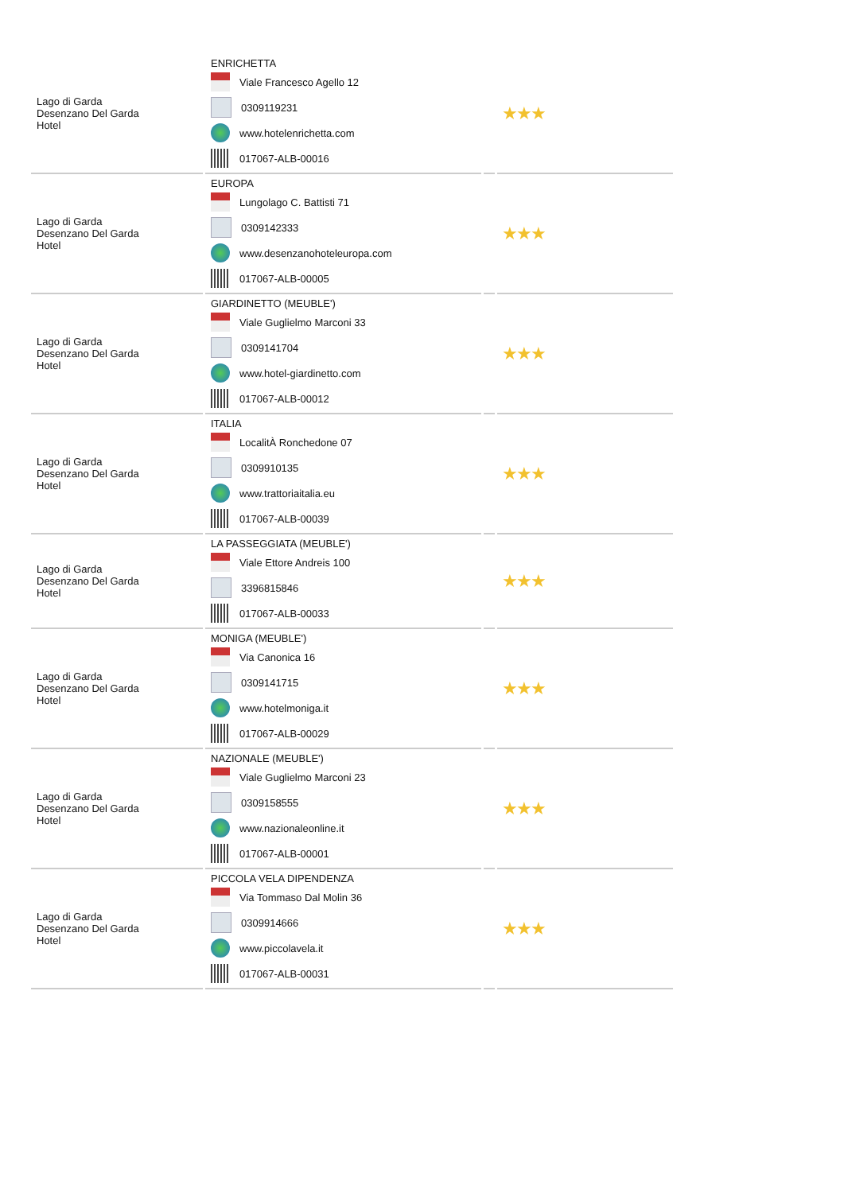| Lago di Garda Desenzano Del Garda Hotel | ENRICHETTA Viale Francesco Agello 12 0309119231 www.hotelenrichetta.com 017067-ALB-00016 | | ★★★ |
| Lago di Garda Desenzano Del Garda Hotel | EUROPA Lungolago C. Battisti 71 0309142333 www.desenzanohoteleuropa.com 017067-ALB-00005 | | ★★★ |
| Lago di Garda Desenzano Del Garda Hotel | GIARDINETTO (MEUBLE') Viale Guglielmo Marconi 33 0309141704 www.hotel-giardinetto.com 017067-ALB-00012 | | ★★★ |
| Lago di Garda Desenzano Del Garda Hotel | ITALIA LocalitÀ Ronchedone 07 0309910135 www.trattoriaitalia.eu 017067-ALB-00039 | | ★★★ |
| Lago di Garda Desenzano Del Garda Hotel | LA PASSEGGIATA (MEUBLE') Viale Ettore Andreis 100 3396815846 017067-ALB-00033 | | ★★★ |
| Lago di Garda Desenzano Del Garda Hotel | MONIGA (MEUBLE') Via Canonica 16 0309141715 www.hotelmoniga.it 017067-ALB-00029 | | ★★★ |
| Lago di Garda Desenzano Del Garda Hotel | NAZIONALE (MEUBLE') Viale Guglielmo Marconi 23 0309158555 www.nazionaleonline.it 017067-ALB-00001 | | ★★★ |
| Lago di Garda Desenzano Del Garda Hotel | PICCOLA VELA DIPENDENZA Via Tommaso Dal Molin 36 0309914666 www.piccolavela.it 017067-ALB-00031 | | ★★★ |